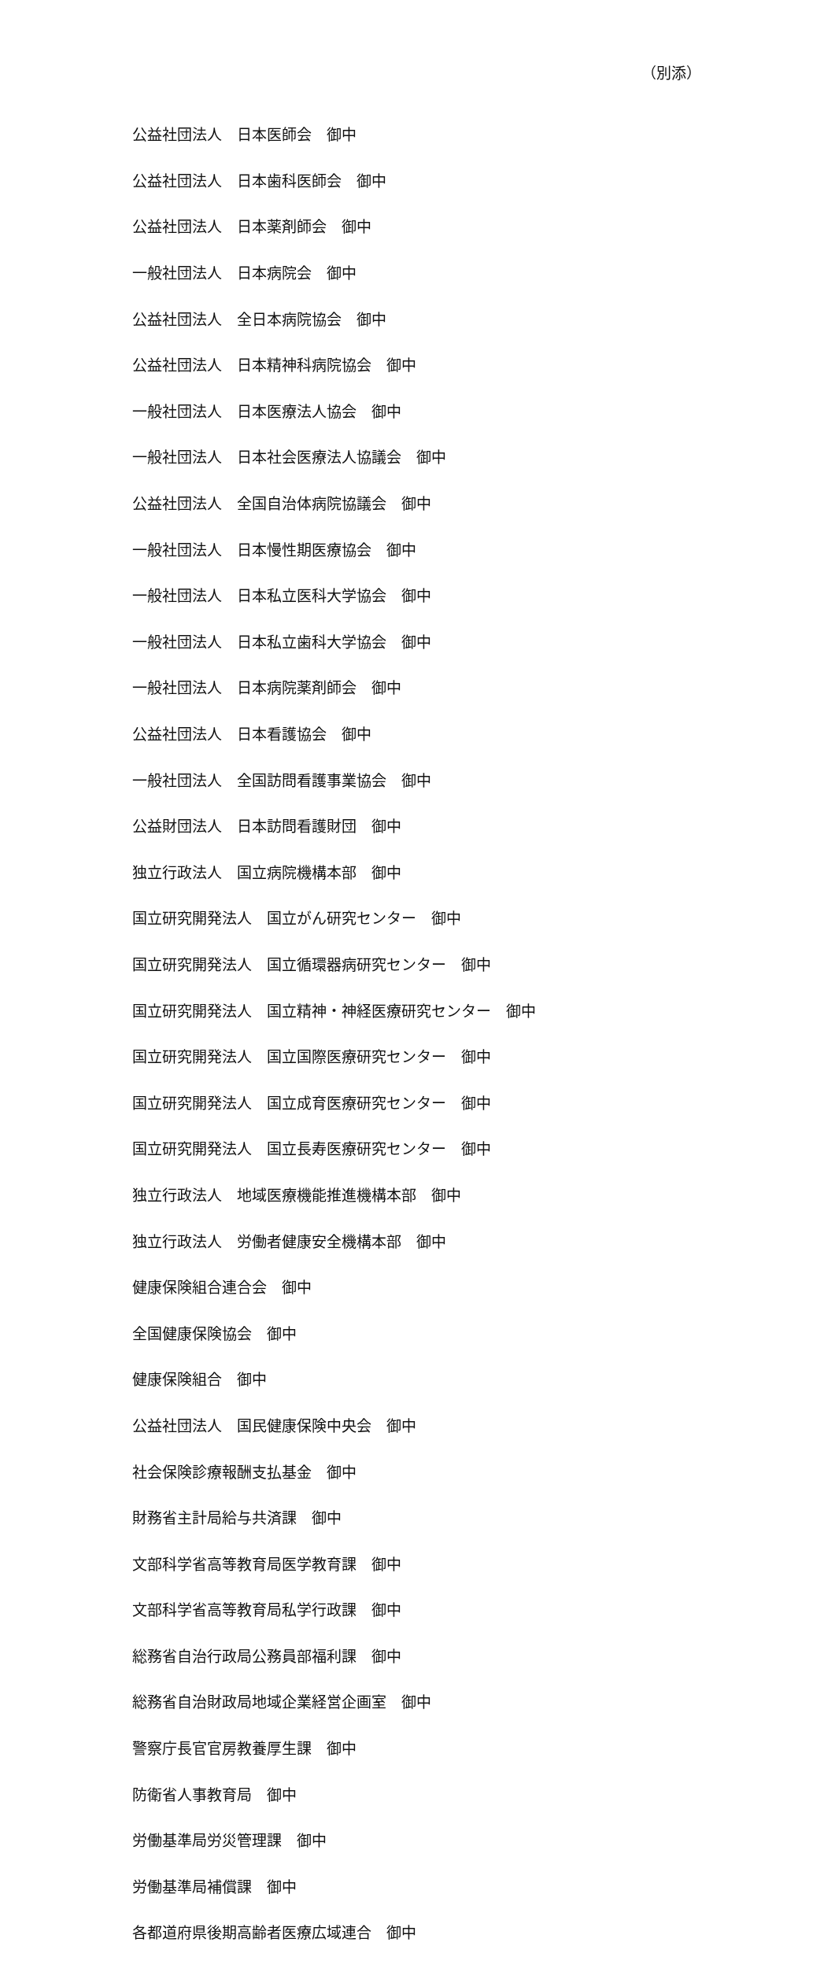（別添）
公益社団法人　日本医師会　御中
公益社団法人　日本歯科医師会　御中
公益社団法人　日本薬剤師会　御中
一般社団法人　日本病院会　御中
公益社団法人　全日本病院協会　御中
公益社団法人　日本精神科病院協会　御中
一般社団法人　日本医療法人協会　御中
一般社団法人　日本社会医療法人協議会　御中
公益社団法人　全国自治体病院協議会　御中
一般社団法人　日本慢性期医療協会　御中
一般社団法人　日本私立医科大学協会　御中
一般社団法人　日本私立歯科大学協会　御中
一般社団法人　日本病院薬剤師会　御中
公益社団法人　日本看護協会　御中
一般社団法人　全国訪問看護事業協会　御中
公益財団法人　日本訪問看護財団　御中
独立行政法人　国立病院機構本部　御中
国立研究開発法人　国立がん研究センター　御中
国立研究開発法人　国立循環器病研究センター　御中
国立研究開発法人　国立精神・神経医療研究センター　御中
国立研究開発法人　国立国際医療研究センター　御中
国立研究開発法人　国立成育医療研究センター　御中
国立研究開発法人　国立長寿医療研究センター　御中
独立行政法人　地域医療機能推進機構本部　御中
独立行政法人　労働者健康安全機構本部　御中
健康保険組合連合会　御中
全国健康保険協会　御中
健康保険組合　御中
公益社団法人　国民健康保険中央会　御中
社会保険診療報酬支払基金　御中
財務省主計局給与共済課　御中
文部科学省高等教育局医学教育課　御中
文部科学省高等教育局私学行政課　御中
総務省自治行政局公務員部福利課　御中
総務省自治財政局地域企業経営企画室　御中
警察庁長官官房教養厚生課　御中
防衛省人事教育局　御中
労働基準局労災管理課　御中
労働基準局補償課　御中
各都道府県後期高齢者医療広域連合　御中